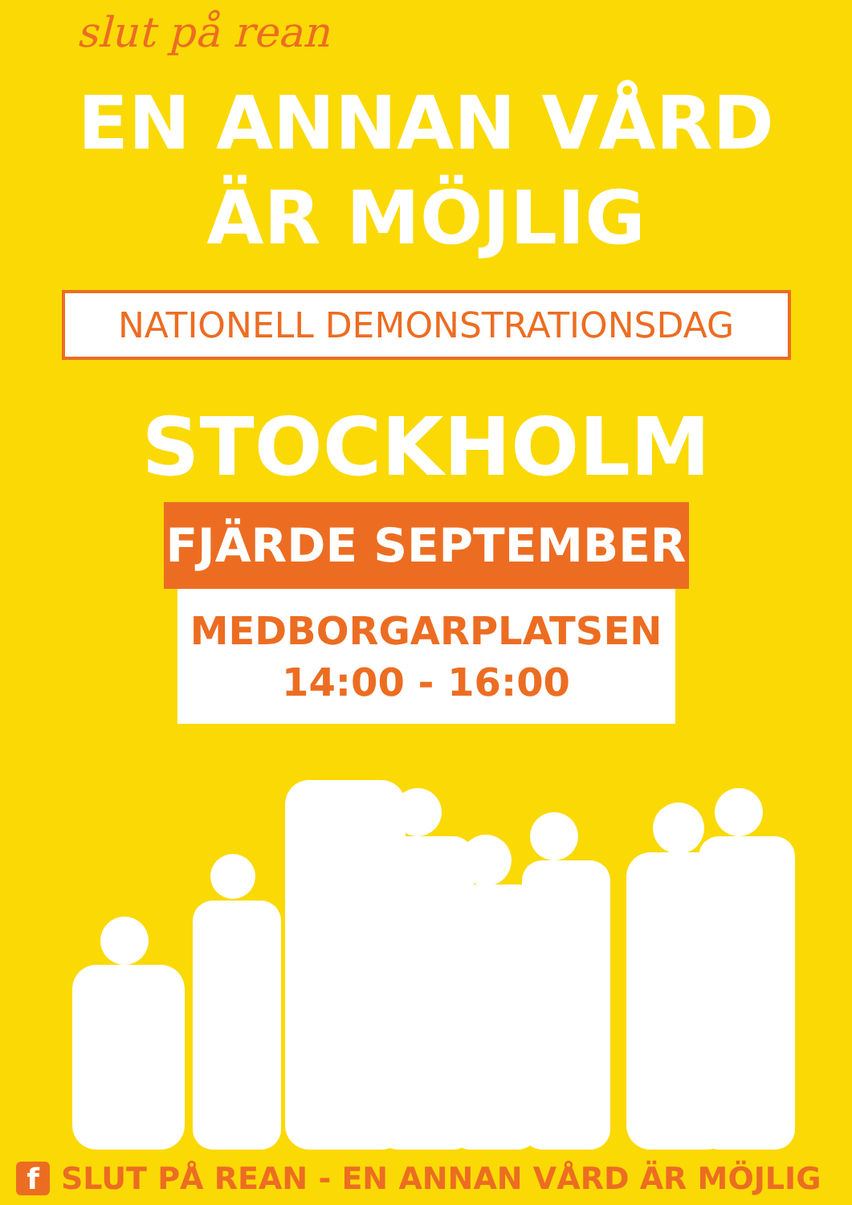slut på rean
EN ANNAN VÅRD
ÄR MÖJLIG
NATIONELL DEMONSTRATIONSDAG
STOCKHOLM
FJÄRDE SEPTEMBER
MEDBORGARPLATSEN
14:00 - 16:00
f SLUT PÅ REAN - EN ANNAN VÅRD ÄR MÖJLIG